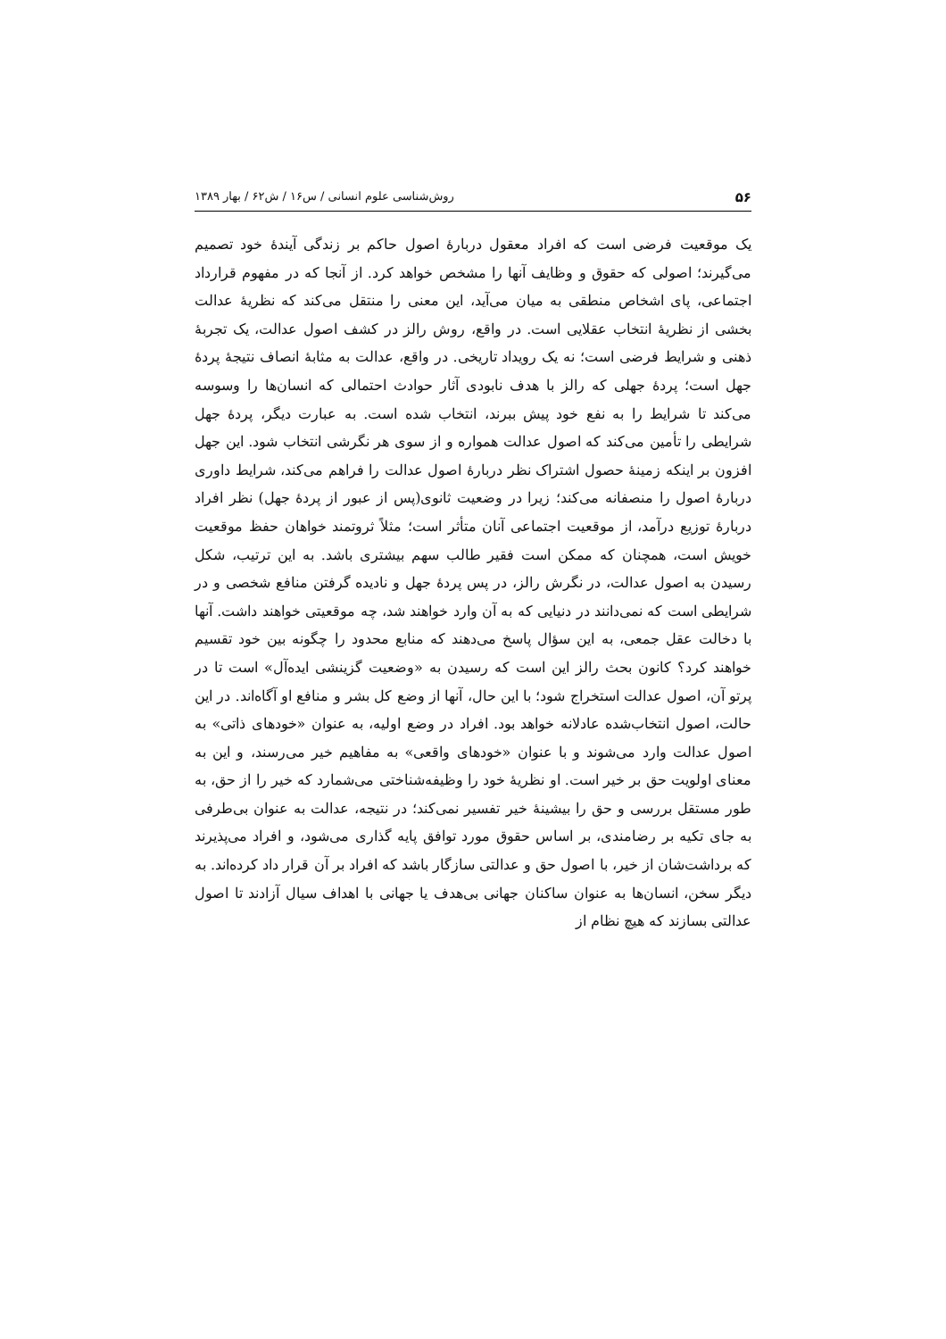۵۶ روش‌شناسی علوم انسانی / س۱۶ / ش۶۲ / بهار ۱۳۸۹
یک موقعیت فرضی است که افراد معقول دربارهٔ اصول حاکم بر زندگی آیندهٔ خود تصمیم می‌گیرند؛ اصولی که حقوق و وظایف آنها را مشخص خواهد کرد. از آنجا که در مفهوم قرارداد اجتماعی، پای اشخاص منطقی به میان می‌آید، این معنی را منتقل می‌کند که نظریهٔ عدالت بخشی از نظریهٔ انتخاب عقلایی است. در واقع، روش رالز در کشف اصول عدالت، یک تجربهٔ ذهنی و شرایط فرضی است؛ نه یک رویداد تاریخی. در واقع، عدالت به مثابهٔ انصاف نتیجهٔ پردهٔ جهل است؛ پردهٔ جهلی که رالز با هدف نابودی آثار حوادث احتمالی که انسان‌ها را وسوسه می‌کند تا شرایط را به نفع خود پیش ببرند، انتخاب شده است. به عبارت دیگر، پردهٔ جهل شرایطی را تأمین می‌کند که اصول عدالت همواره و از سوی هر نگرشی انتخاب شود. این جهل افزون بر اینکه زمینهٔ حصول اشتراک نظر دربارهٔ اصول عدالت را فراهم می‌کند، شرایط داوری دربارهٔ اصول را منصفانه می‌کند؛ زیرا در وضعیت ثانوی(پس از عبور از پردهٔ جهل) نظر افراد دربارهٔ توزیع درآمد، از موقعیت اجتماعی آنان متأثر است؛ مثلاً ثروتمند خواهان حفظ موقعیت خویش است، همچنان که ممکن است فقیر طالب سهم بیشتری باشد. به این ترتیب، شکل رسیدن به اصول عدالت، در نگرش رالز، در پس پردهٔ جهل و نادیده گرفتن منافع شخصی و در شرایطی است که نمی‌دانند در دنیایی که به آن وارد خواهند شد، چه موقعیتی خواهند داشت. آنها با دخالت عقل جمعی، به این سؤال پاسخ می‌دهند که منابع محدود را چگونه بین خود تقسیم خواهند کرد؟ کانون بحث رالز این است که رسیدن به «وضعیت گزینشی ایده‌آل» است تا در پرتو آن، اصول عدالت استخراج شود؛ با این حال، آنها از وضع کل بشر و منافع او آگاه‌اند. در این حالت، اصول انتخاب‌شده عادلانه خواهد بود. افراد در وضع اولیه، به عنوان «خودهای ذاتی» به اصول عدالت وارد می‌شوند و با عنوان «خودهای واقعی» به مفاهیم خیر می‌رسند، و این به معنای اولویت حق بر خیر است. او نظریهٔ خود را وظیفه‌شناختی می‌شمارد که خیر را از حق، به طور مستقل بررسی و حق را بیشینهٔ خیر تفسیر نمی‌کند؛ در نتیجه، عدالت به عنوان بی‌طرفی به جای تکیه بر رضامندی، بر اساس حقوق مورد توافق پایه گذاری می‌شود، و افراد می‌پذیرند که برداشت‌شان از خیر، با اصول حق و عدالتی سازگار باشد که افراد بر آن قرار داد کرده‌اند. به دیگر سخن، انسان‌ها به عنوان ساکنان جهانی بی‌هدف یا جهانی با اهداف سیال آزادند تا اصول عدالتی بسازند که هیچ نظام از